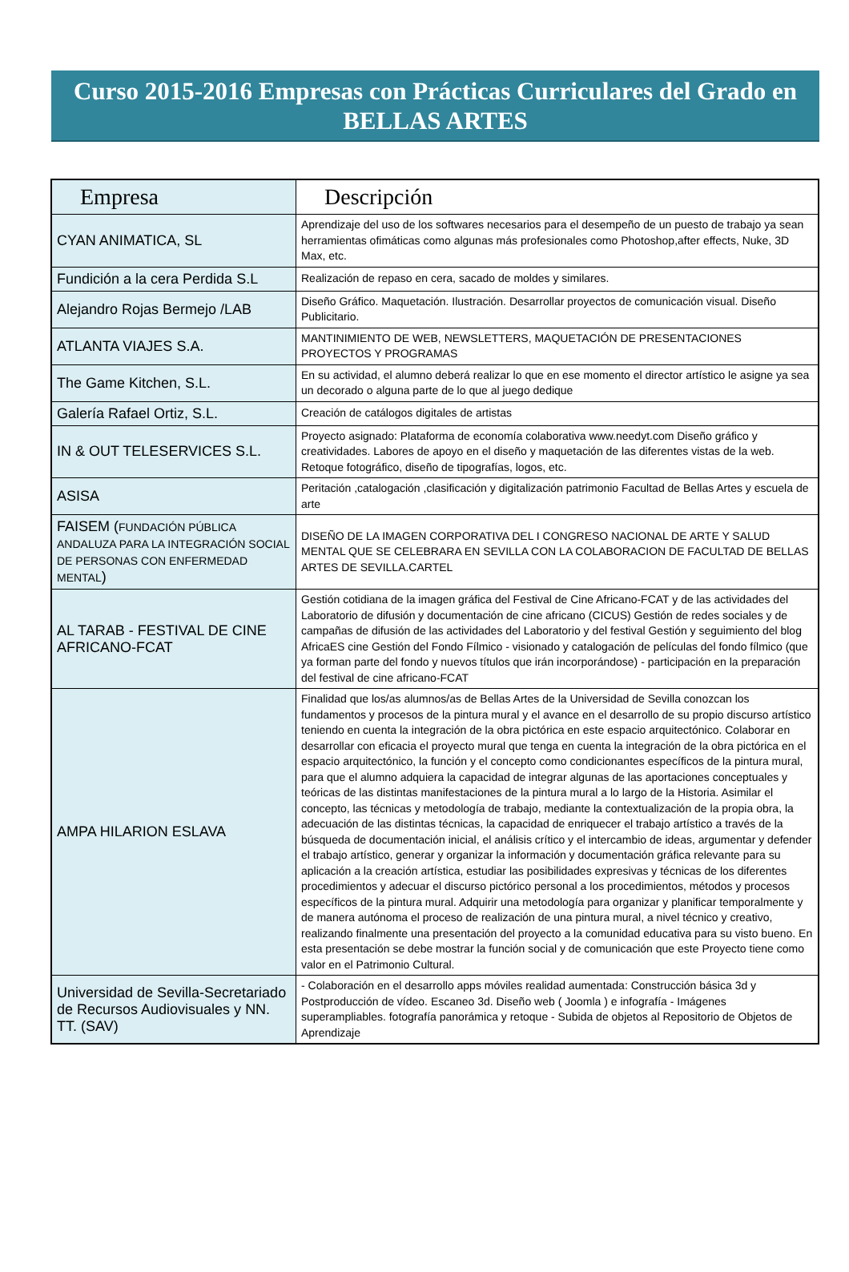Curso 2015-2016 Empresas con Prácticas Curriculares del Grado en
BELLAS ARTES
| Empresa | Descripción |
| --- | --- |
| CYAN ANIMATICA, SL | Aprendizaje del uso de los softwares necesarios para el desempeño de un puesto de trabajo ya sean herramientas ofimáticas como algunas más profesionales como Photoshop,after effects, Nuke, 3D Max, etc. |
| Fundición a la cera Perdida S.L | Realización de repaso en cera, sacado de moldes y similares. |
| Alejandro Rojas Bermejo /LAB | Diseño Gráfico. Maquetación. Ilustración. Desarrollar proyectos de comunicación visual. Diseño Publicitario. |
| ATLANTA VIAJES S.A. | MANTINIMIENTO DE WEB, NEWSLETTERS, MAQUETACIÓN DE PRESENTACIONES PROYECTOS Y PROGRAMAS |
| The Game Kitchen, S.L. | En su actividad, el alumno deberá realizar lo que en ese momento el director artístico le asigne ya sea un decorado o alguna parte de lo que al juego dedique |
| Galería Rafael Ortiz, S.L. | Creación de catálogos digitales de artistas |
| IN & OUT TELESERVICES S.L. | Proyecto asignado: Plataforma de economía colaborativa www.needyt.com Diseño gráfico y creatividades. Labores de apoyo en el diseño y maquetación de las diferentes vistas de la web. Retoque fotográfico, diseño de tipografías, logos, etc. |
| ASISA | Peritación ,catalogación ,clasificación y digitalización patrimonio Facultad de Bellas Artes y escuela de arte |
| FAISEM ( FUNDACIÓN PÚBLICA ANDALUZA PARA LA INTEGRACIÓN SOCIAL DE PERSONAS CON ENFERMEDAD MENTAL ) | DISEÑO DE LA IMAGEN CORPORATIVA DEL I CONGRESO NACIONAL DE ARTE Y SALUD MENTAL QUE SE CELEBRARA EN SEVILLA CON LA COLABORACION DE FACULTAD DE BELLAS ARTES DE SEVILLA.CARTEL |
| AL TARAB - FESTIVAL DE CINE AFRICANO-FCAT | Gestión cotidiana de la imagen gráfica del Festival de Cine Africano-FCAT y de las actividades del Laboratorio de difusión y documentación de cine africano (CICUS) Gestión de redes sociales y de campañas de difusión de las actividades del Laboratorio y del festival Gestión y seguimiento del blog AfricaES cine Gestión del Fondo Fílmico - visionado y catalogación de películas del fondo fílmico (que ya forman parte del fondo y nuevos títulos que irán incorporándose) - participación en la preparación del festival de cine africano-FCAT |
| AMPA HILARION ESLAVA | Finalidad que los/as alumnos/as de Bellas Artes de la Universidad de Sevilla conozcan los fundamentos y procesos de la pintura mural y el avance en el desarrollo de su propio discurso artístico teniendo en cuenta la integración de la obra pictórica en este espacio arquitectónico. Colaborar en desarrollar con eficacia el proyecto mural que tenga en cuenta la integración de la obra pictórica en el espacio arquitectónico, la función y el concepto como condicionantes específicos de la pintura mural, para que el alumno adquiera la capacidad de integrar algunas de las aportaciones conceptuales y teóricas de las distintas manifestaciones de la pintura mural a lo largo de la Historia. Asimilar el concepto, las técnicas y metodología de trabajo, mediante la contextualización de la propia obra, la adecuación de las distintas técnicas, la capacidad de enriquecer el trabajo artístico a través de la búsqueda de documentación inicial, el análisis crítico y el intercambio de ideas, argumentar y defender el trabajo artístico, generar y organizar la información y documentación gráfica relevante para su aplicación a la creación artística, estudiar las posibilidades expresivas y técnicas de los diferentes procedimientos y adecuar el discurso pictórico personal a los procedimientos, métodos y procesos específicos de la pintura mural. Adquirir una metodología para organizar y planificar temporalmente y de manera autónoma el proceso de realización de una pintura mural, a nivel técnico y creativo, realizando finalmente una presentación del proyecto a la comunidad educativa para su visto bueno. En esta presentación se debe mostrar la función social y de comunicación que este Proyecto tiene como valor en el Patrimonio Cultural. |
| Universidad de Sevilla-Secretariado de Recursos Audiovisuales y NN. TT. (SAV) | - Colaboración en el desarrollo apps móviles realidad aumentada: Construcción básica 3d y Postproducción de vídeo. Escaneo 3d. Diseño web ( Joomla ) e infografía - Imágenes superampliables. fotografía panorámica y retoque - Subida de objetos al Repositorio de Objetos de Aprendizaje |